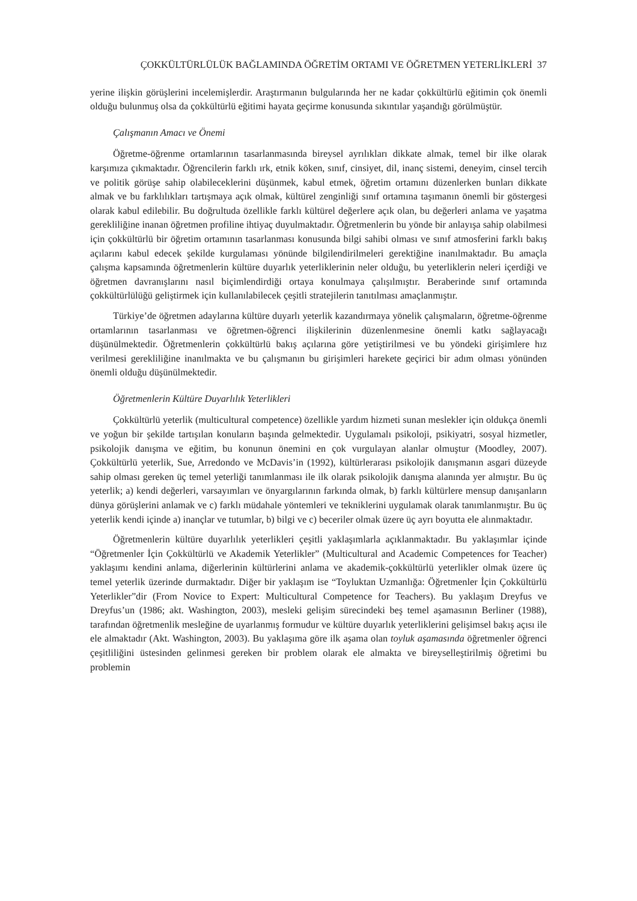ÇOKKÜLTÜRLÜLÜK BAĞLAMINDA ÖĞRETİM ORTAMI VE ÖĞRETMEN YETERLİKLERİ 37
yerine ilişkin görüşlerini incelemişlerdir. Araştırmanın bulgularında her ne kadar çokkültürlü eğitimin çok önemli olduğu bulunmuş olsa da çokkültürlü eğitimi hayata geçirme konusunda sıkıntılar yaşandığı görülmüştür.
Çalışmanın Amacı ve Önemi
Öğretme-öğrenme ortamlarının tasarlanmasında bireysel ayrılıkları dikkate almak, temel bir ilke olarak karşımıza çıkmaktadır. Öğrencilerin farklı ırk, etnik köken, sınıf, cinsiyet, dil, inanç sistemi, deneyim, cinsel tercih ve politik görüşe sahip olabileceklerini düşünmek, kabul etmek, öğretim ortamını düzenlerken bunları dikkate almak ve bu farklılıkları tartışmaya açık olmak, kültürel zenginliği sınıf ortamına taşımanın önemli bir göstergesi olarak kabul edilebilir. Bu doğrultuda özellikle farklı kültürel değerlere açık olan, bu değerleri anlama ve yaşatma gerekliliğine inanan öğretmen profiline ihtiyaç duyulmaktadır. Öğretmenlerin bu yönde bir anlayışa sahip olabilmesi için çokkültürlü bir öğretim ortamının tasarlanması konusunda bilgi sahibi olması ve sınıf atmosferini farklı bakış açılarını kabul edecek şekilde kurgulaması yönünde bilgilendirilmeleri gerektiğine inanılmaktadır. Bu amaçla çalışma kapsamında öğretmenlerin kültüre duyarlık yeterliklerinin neler olduğu, bu yeterliklerin neleri içerdiği ve öğretmen davranışlarını nasıl biçimlendirdiği ortaya konulmaya çalışılmıştır. Beraberinde sınıf ortamında çokkültürlülüğü geliştirmek için kullanılabilecek çeşitli stratejilerin tanıtılması amaçlanmıştır.
Türkiye’de öğretmen adaylarına kültüre duyarlı yeterlik kazandırmaya yönelik çalışmaların, öğretme-öğrenme ortamlarının tasarlanması ve öğretmen-öğrenci ilişkilerinin düzenlenmesine önemli katkı sağlayacağı düşünülmektedir. Öğretmenlerin çokkültürlü bakış açılarına göre yetiştirilmesi ve bu yöndeki girişimlere hız verilmesi gerekliliğine inanılmakta ve bu çalışmanın bu girişimleri harekete geçirici bir adım olması yönünden önemli olduğu düşünülmektedir.
Öğretmenlerin Kültüre Duyarlılık Yeterlikleri
Çokkültürlü yeterlik (multicultural competence) özellikle yardım hizmeti sunan meslekler için oldukça önemli ve yoğun bir şekilde tartışılan konuların başında gelmektedir. Uygulamalı psikoloji, psikiyatri, sosyal hizmetler, psikolojik danışma ve eğitim, bu konunun önemini en çok vurgulayan alanlar olmuştur (Moodley, 2007). Çokkültürlü yeterlik, Sue, Arredondo ve McDavis’in (1992), kültürlerarası psikolojik danışmanın asgari düzeyde sahip olması gereken üç temel yeterliği tanımlanması ile ilk olarak psikolojik danışma alanında yer almıştır. Bu üç yeterlik; a) kendi değerleri, varsayımları ve önyargılarının farkında olmak, b) farklı kültürlere mensup danışanların dünya görüşlerini anlamak ve c) farklı müdahale yöntemleri ve tekniklerini uygulamak olarak tanımlanmıştır. Bu üç yeterlik kendi içinde a) inançlar ve tutumlar, b) bilgi ve c) beceriler olmak üzere üç ayrı boyutta ele alınmaktadır.
Öğretmenlerin kültüre duyarlılık yeterlikleri çeşitli yaklaşımlarla açıklanmaktadır. Bu yaklaşımlar içinde “Öğretmenler İçin Çokkültürlü ve Akademik Yeterlikler” (Multicultural and Academic Competences for Teacher) yaklaşımı kendini anlama, diğerlerinin kültürlerini anlama ve akademik-çokkültürlü yeterlikler olmak üzere üç temel yeterlik üzerinde durmaktadır. Diğer bir yaklaşım ise “Toyluktan Uzmanlığa: Öğretmenler İçin Çokkültürlü Yeterlikler”dir (From Novice to Expert: Multicultural Competence for Teachers). Bu yaklaşım Dreyfus ve Dreyfus’un (1986; akt. Washington, 2003), mesleki gelişim sürecindeki beş temel aşamasının Berliner (1988), tarafından öğretmenlik mesleğine de uyarlanmış formudur ve kültüre duyarlık yeterliklerini gelişimsel bakış açısı ile ele almaktadır (Akt. Washington, 2003). Bu yaklaşıma göre ilk aşama olan toyluk aşamasında öğretmenler öğrenci çeşitliliğini üstesinden gelinmesi gereken bir problem olarak ele almakta ve bireyselleştirilmiş öğretimi bu problemin